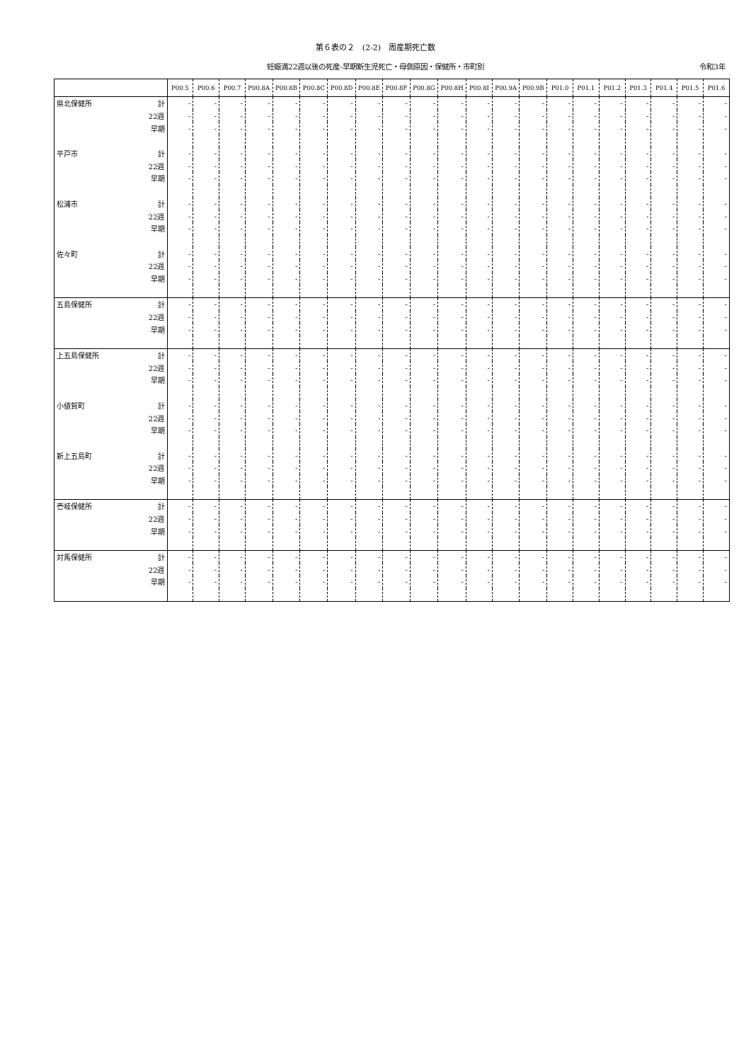第６表の２　(2-2)　周産期死亡数
妊娠満22週以後の死産-早期新生児死亡・母側原因・保健所・市町別 令和3年
| | | P00.5 | P00.6 | P00.7 | P00.8A | P00.8B | P00.8C | P00.8D | P00.8E | P00.8F | P00.8G | P00.8H | P00.8I | P00.9A | P00.9B | P01.0 | P01.1 | P01.2 | P01.3 | P01.4 | P01.5 | P01.6 |
| --- | --- | --- | --- | --- | --- | --- | --- | --- | --- | --- | --- | --- | --- | --- | --- | --- | --- | --- | --- | --- | --- | --- |
| 県北保健所 | 計 | - | - | - | - | - | - | - | - | - | - | - | - | - | - | - | - | - | - | - | - | - |
| | 22週 | - | - | - | - | - | - | - | - | - | - | - | - | - | - | - | - | - | - | - | - | - |
| | 早期 | - | - | - | - | - | - | - | - | - | - | - | - | - | - | - | - | - | - | - | - | - |
| 平戸市 | 計 | - | - | - | - | - | - | - | - | - | - | - | - | - | - | - | - | - | - | - | - | - |
| | 22週 | - | - | - | - | - | - | - | - | - | - | - | - | - | - | - | - | - | - | - | - | - |
| | 早期 | - | - | - | - | - | - | - | - | - | - | - | - | - | - | - | - | - | - | - | - | - |
| 松浦市 | 計 | - | - | - | - | - | - | - | - | - | - | - | - | - | - | - | - | - | - | - | - | - |
| | 22週 | - | - | - | - | - | - | - | - | - | - | - | - | - | - | - | - | - | - | - | - | - |
| | 早期 | - | - | - | - | - | - | - | - | - | - | - | - | - | - | - | - | - | - | - | - | - |
| 佐々町 | 計 | - | - | - | - | - | - | - | - | - | - | - | - | - | - | - | - | - | - | - | - | - |
| | 22週 | - | - | - | - | - | - | - | - | - | - | - | - | - | - | - | - | - | - | - | - | - |
| | 早期 | - | - | - | - | - | - | - | - | - | - | - | - | - | - | - | - | - | - | - | - | - |
| 五島保健所 | 計 | - | - | - | - | - | - | - | - | - | - | - | - | - | - | - | - | - | - | - | - | - |
| | 22週 | - | - | - | - | - | - | - | - | - | - | - | - | - | - | - | - | - | - | - | - | - |
| | 早期 | - | - | - | - | - | - | - | - | - | - | - | - | - | - | - | - | - | - | - | - | - |
| 上五島保健所 | 計 | - | - | - | - | - | - | - | - | - | - | - | - | - | - | - | - | - | - | - | - | - |
| | 22週 | - | - | - | - | - | - | - | - | - | - | - | - | - | - | - | - | - | - | - | - | - |
| | 早期 | - | - | - | - | - | - | - | - | - | - | - | - | - | - | - | - | - | - | - | - | - |
| 小値賀町 | 計 | - | - | - | - | - | - | - | - | - | - | - | - | - | - | - | - | - | - | - | - | - |
| | 22週 | - | - | - | - | - | - | - | - | - | - | - | - | - | - | - | - | - | - | - | - | - |
| | 早期 | - | - | - | - | - | - | - | - | - | - | - | - | - | - | - | - | - | - | - | - | - |
| 新上五島町 | 計 | - | - | - | - | - | - | - | - | - | - | - | - | - | - | - | - | - | - | - | - | - |
| | 22週 | - | - | - | - | - | - | - | - | - | - | - | - | - | - | - | - | - | - | - | - | - |
| | 早期 | - | - | - | - | - | - | - | - | - | - | - | - | - | - | - | - | - | - | - | - | - |
| 壱岐保健所 | 計 | - | - | - | - | - | - | - | - | - | - | - | - | - | - | - | - | - | - | - | - | - |
| | 22週 | - | - | - | - | - | - | - | - | - | - | - | - | - | - | - | - | - | - | - | - | - |
| | 早期 | - | - | - | - | - | - | - | - | - | - | - | - | - | - | - | - | - | - | - | - | - |
| 対馬保健所 | 計 | - | - | - | - | - | - | - | - | - | - | - | - | - | - | - | - | - | - | - | - | - |
| | 22週 | - | - | - | - | - | - | - | - | - | - | - | - | - | - | - | - | - | - | - | - | - |
| | 早期 | - | - | - | - | - | - | - | - | - | - | - | - | - | - | - | - | - | - | - | - | - |